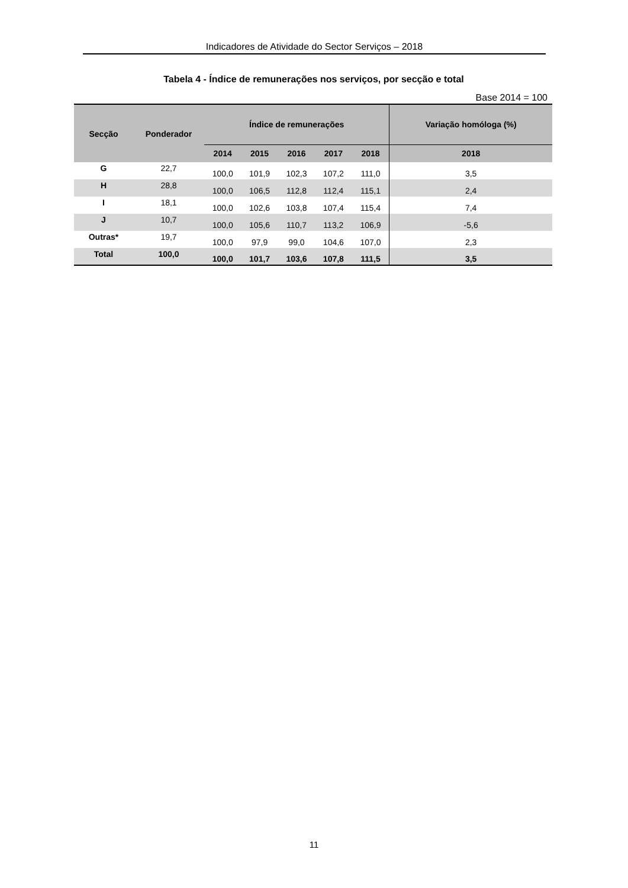Indicadores de Atividade do Sector Serviços – 2018
Tabela 4 - Índice de remunerações nos serviços, por secção e total
Base 2014 = 100
| Secção | Ponderador | Índice de remunerações | | | | | Variação homóloga (%) |
| --- | --- | --- | --- | --- | --- | --- | --- |
| | | 2014 | 2015 | 2016 | 2017 | 2018 | 2018 |
| G | 22,7 | 100,0 | 101,9 | 102,3 | 107,2 | 111,0 | 3,5 |
| H | 28,8 | 100,0 | 106,5 | 112,8 | 112,4 | 115,1 | 2,4 |
| I | 18,1 | 100,0 | 102,6 | 103,8 | 107,4 | 115,4 | 7,4 |
| J | 10,7 | 100,0 | 105,6 | 110,7 | 113,2 | 106,9 | -5,6 |
| Outras* | 19,7 | 100,0 | 97,9 | 99,0 | 104,6 | 107,0 | 2,3 |
| Total | 100,0 | 100,0 | 101,7 | 103,6 | 107,8 | 111,5 | 3,5 |
11